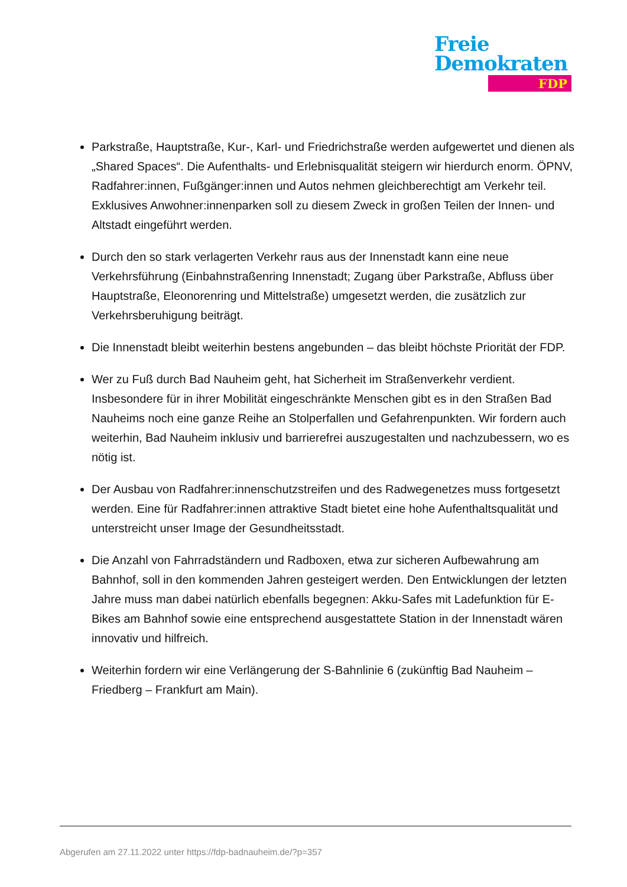Freie
Demokraten
FDP
Parkstraße, Hauptstraße, Kur-, Karl- und Friedrichstraße werden aufgewertet und dienen als „Shared Spaces“. Die Aufenthalts- und Erlebnisqualität steigern wir hierdurch enorm. ÖPNV, Radfahrer:innen, Fußgänger:innen und Autos nehmen gleichberechtigt am Verkehr teil. Exklusives Anwohner:innenparken soll zu diesem Zweck in großen Teilen der Innen- und Altstadt eingeführt werden.
Durch den so stark verlagerten Verkehr raus aus der Innenstadt kann eine neue Verkehrsführung (Einbahnstraßenring Innenstadt; Zugang über Parkstraße, Abfluss über Hauptstraße, Eleonorenring und Mittelstraße) umgesetzt werden, die zusätzlich zur Verkehrsberuhigung beiträgt.
Die Innenstadt bleibt weiterhin bestens angebunden – das bleibt höchste Priorität der FDP.
Wer zu Fuß durch Bad Nauheim geht, hat Sicherheit im Straßenverkehr verdient. Insbesondere für in ihrer Mobilität eingeschränkte Menschen gibt es in den Straßen Bad Nauheims noch eine ganze Reihe an Stolperfallen und Gefahrenpunkten. Wir fordern auch weiterhin, Bad Nauheim inklusiv und barrierefrei auszugestalten und nachzubessern, wo es nötig ist.
Der Ausbau von Radfahrer:innenschutzstreifen und des Radwegenetzes muss fortgesetzt werden. Eine für Radfahrer:innen attraktive Stadt bietet eine hohe Aufenthaltsqualität und unterstreicht unser Image der Gesundheitsstadt.
Die Anzahl von Fahrradständern und Radboxen, etwa zur sicheren Aufbewahrung am Bahnhof, soll in den kommenden Jahren gesteigert werden. Den Entwicklungen der letzten Jahre muss man dabei natürlich ebenfalls begegnen: Akku-Safes mit Ladefunktion für E-Bikes am Bahnhof sowie eine entsprechend ausgestattete Station in der Innenstadt wären innovativ und hilfreich.
Weiterhin fordern wir eine Verlängerung der S-Bahnlinie 6 (zukünftig Bad Nauheim – Friedberg – Frankfurt am Main).
Abgerufen am 27.11.2022 unter https://fdp-badnauheim.de/?p=357